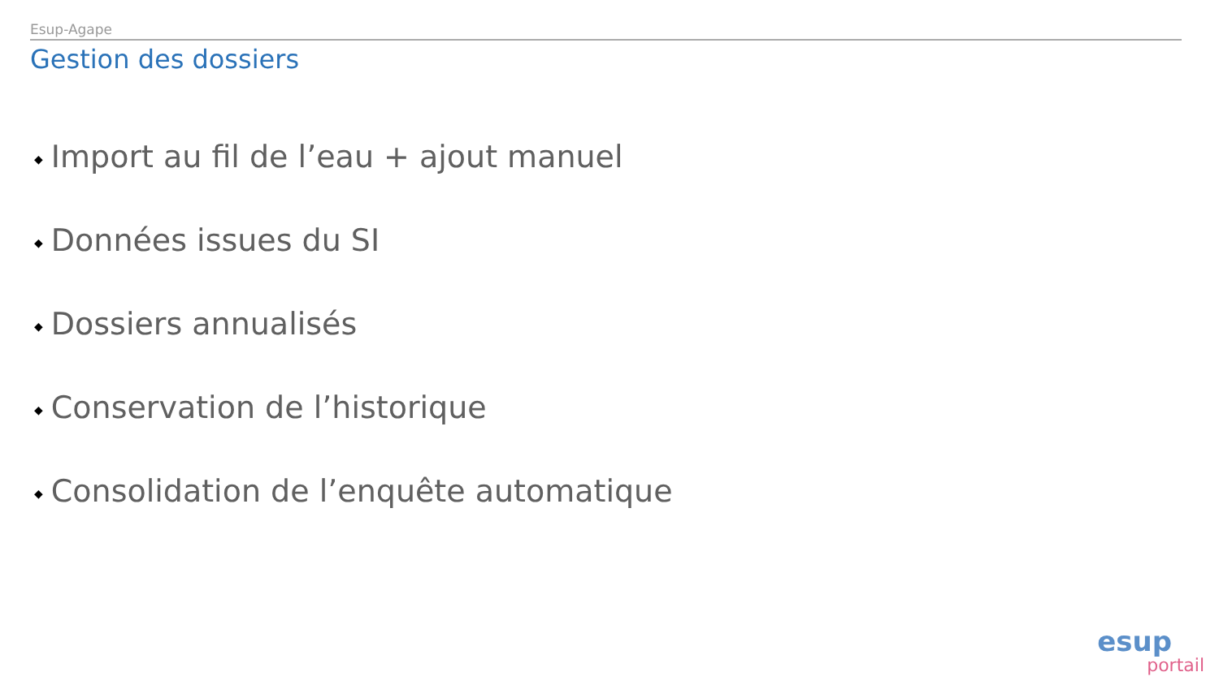Esup-Agape
Gestion des dossiers
◆ Import au fil de l’eau + ajout manuel
◆ Données issues du SI
◆ Dossiers annualisés
◆ Conservation de l’historique
◆ Consolidation de l’enquête automatique
esup
portail